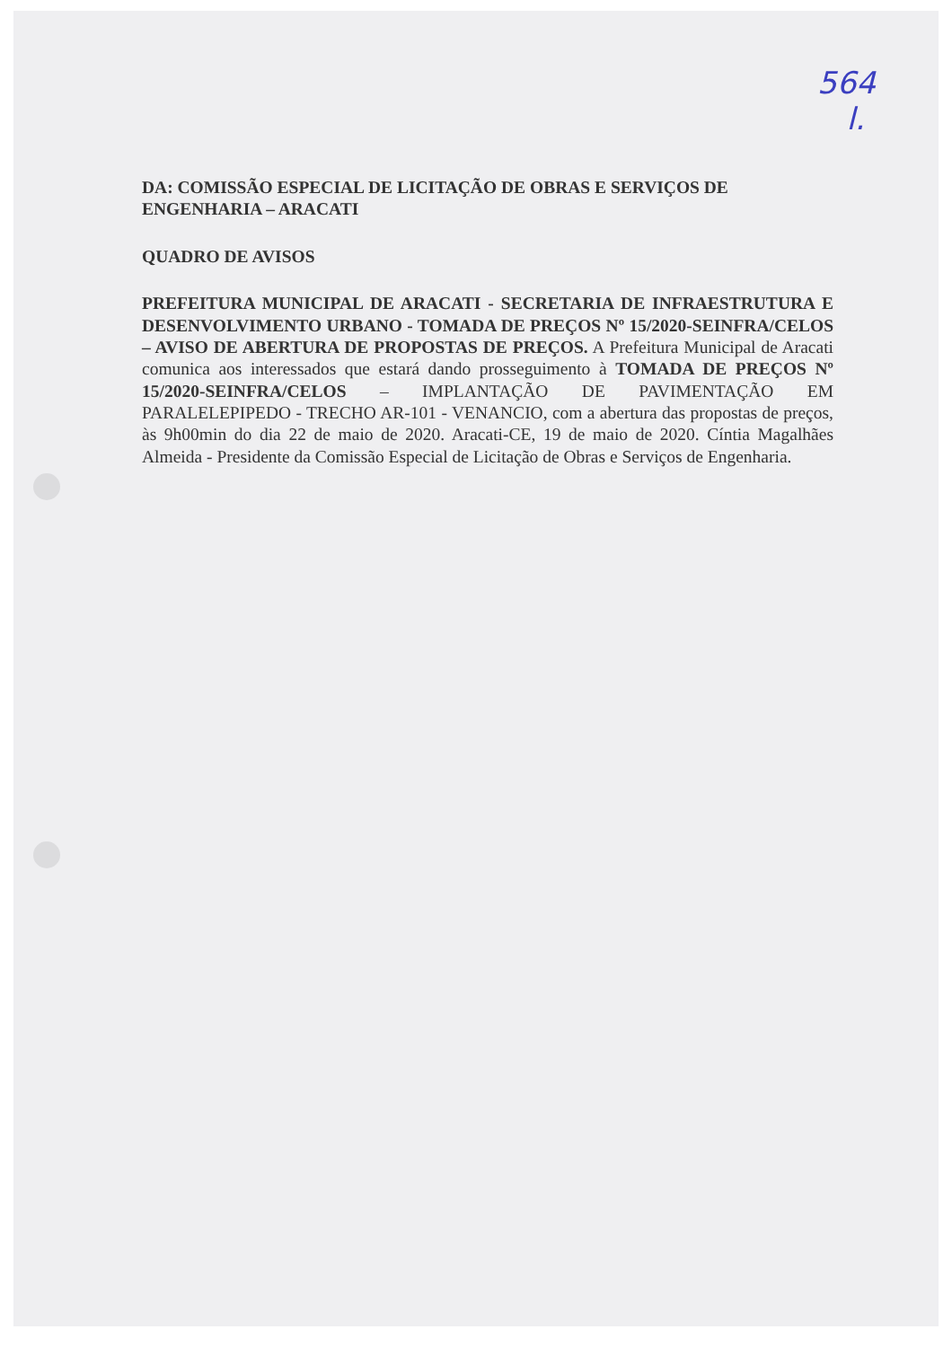564
l.
DA: COMISSÃO ESPECIAL DE LICITAÇÃO DE OBRAS E SERVIÇOS DE ENGENHARIA – ARACATI
QUADRO DE AVISOS
PREFEITURA MUNICIPAL DE ARACATI - SECRETARIA DE INFRAESTRUTURA E DESENVOLVIMENTO URBANO - TOMADA DE PREÇOS Nº 15/2020-SEINFRA/CELOS – AVISO DE ABERTURA DE PROPOSTAS DE PREÇOS. A Prefeitura Municipal de Aracati comunica aos interessados que estará dando prosseguimento à TOMADA DE PREÇOS Nº 15/2020-SEINFRA/CELOS – IMPLANTAÇÃO DE PAVIMENTAÇÃO EM PARALELEPIPEDO - TRECHO AR-101 - VENANCIO, com a abertura das propostas de preços, às 9h00min do dia 22 de maio de 2020. Aracati-CE, 19 de maio de 2020. Cíntia Magalhães Almeida - Presidente da Comissão Especial de Licitação de Obras e Serviços de Engenharia.